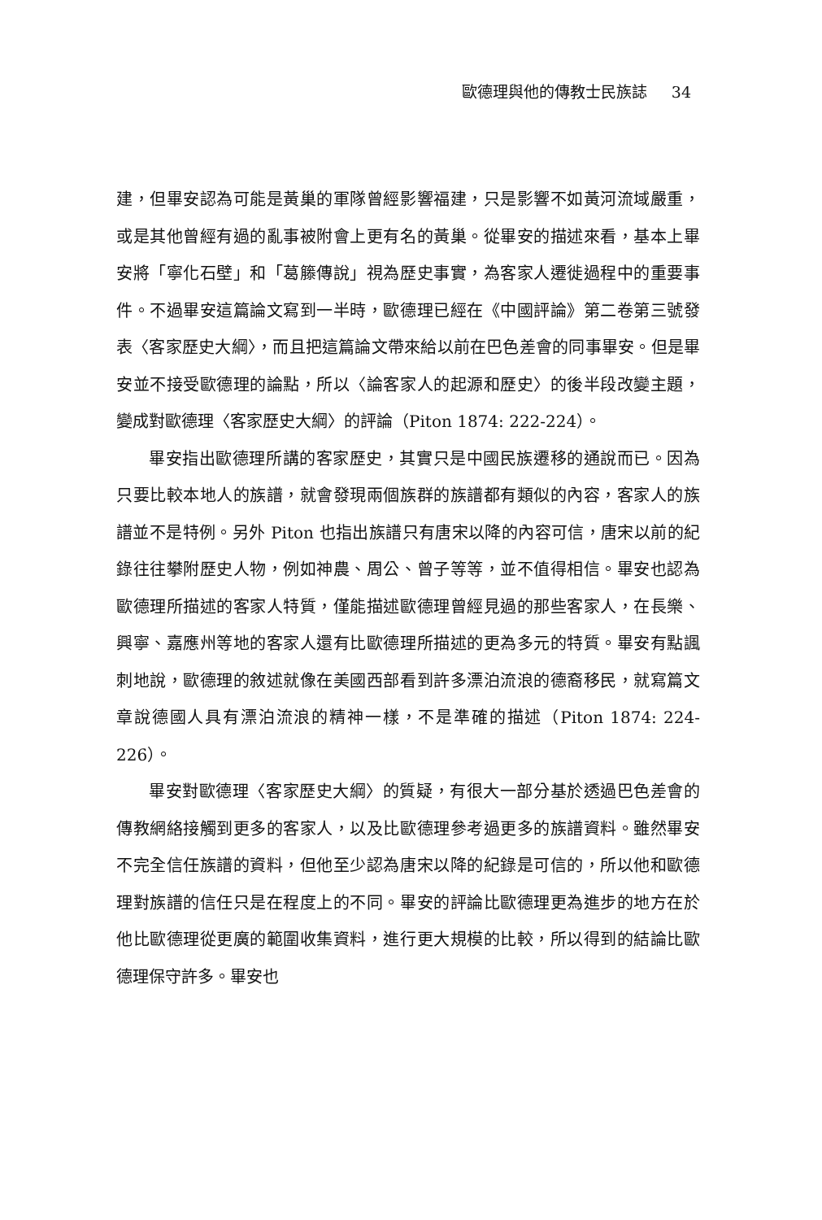歐德理與他的傳教士民族誌 34
建，但畢安認為可能是黃巢的軍隊曾經影響福建，只是影響不如黃河流域嚴重，或是其他曾經有過的亂事被附會上更有名的黃巢。從畢安的描述來看，基本上畢安將「寧化石壁」和「葛籐傳說」視為歷史事實，為客家人遷徙過程中的重要事件。不過畢安這篇論文寫到一半時，歐德理已經在《中國評論》第二卷第三號發表〈客家歷史大綱〉，而且把這篇論文帶來給以前在巴色差會的同事畢安。但是畢安並不接受歐德理的論點，所以〈論客家人的起源和歷史〉的後半段改變主題，變成對歐德理〈客家歷史大綱〉的評論（Piton 1874: 222-224）。
畢安指出歐德理所講的客家歷史，其實只是中國民族遷移的通說而已。因為只要比較本地人的族譜，就會發現兩個族群的族譜都有類似的內容，客家人的族譜並不是特例。另外 Piton 也指出族譜只有唐宋以降的內容可信，唐宋以前的紀錄往往攀附歷史人物，例如神農、周公、曾子等等，並不值得相信。畢安也認為歐德理所描述的客家人特質，僅能描述歐德理曾經見過的那些客家人，在長樂、興寧、嘉應州等地的客家人還有比歐德理所描述的更為多元的特質。畢安有點諷刺地說，歐德理的敘述就像在美國西部看到許多漂泊流浪的德裔移民，就寫篇文章說德國人具有漂泊流浪的精神一樣，不是準確的描述（Piton 1874: 224-226）。
畢安對歐德理〈客家歷史大綱〉的質疑，有很大一部分基於透過巴色差會的傳教網絡接觸到更多的客家人，以及比歐德理參考過更多的族譜資料。雖然畢安不完全信任族譜的資料，但他至少認為唐宋以降的紀錄是可信的，所以他和歐德理對族譜的信任只是在程度上的不同。畢安的評論比歐德理更為進步的地方在於他比歐德理從更廣的範圍收集資料，進行更大規模的比較，所以得到的結論比歐德理保守許多。畢安也